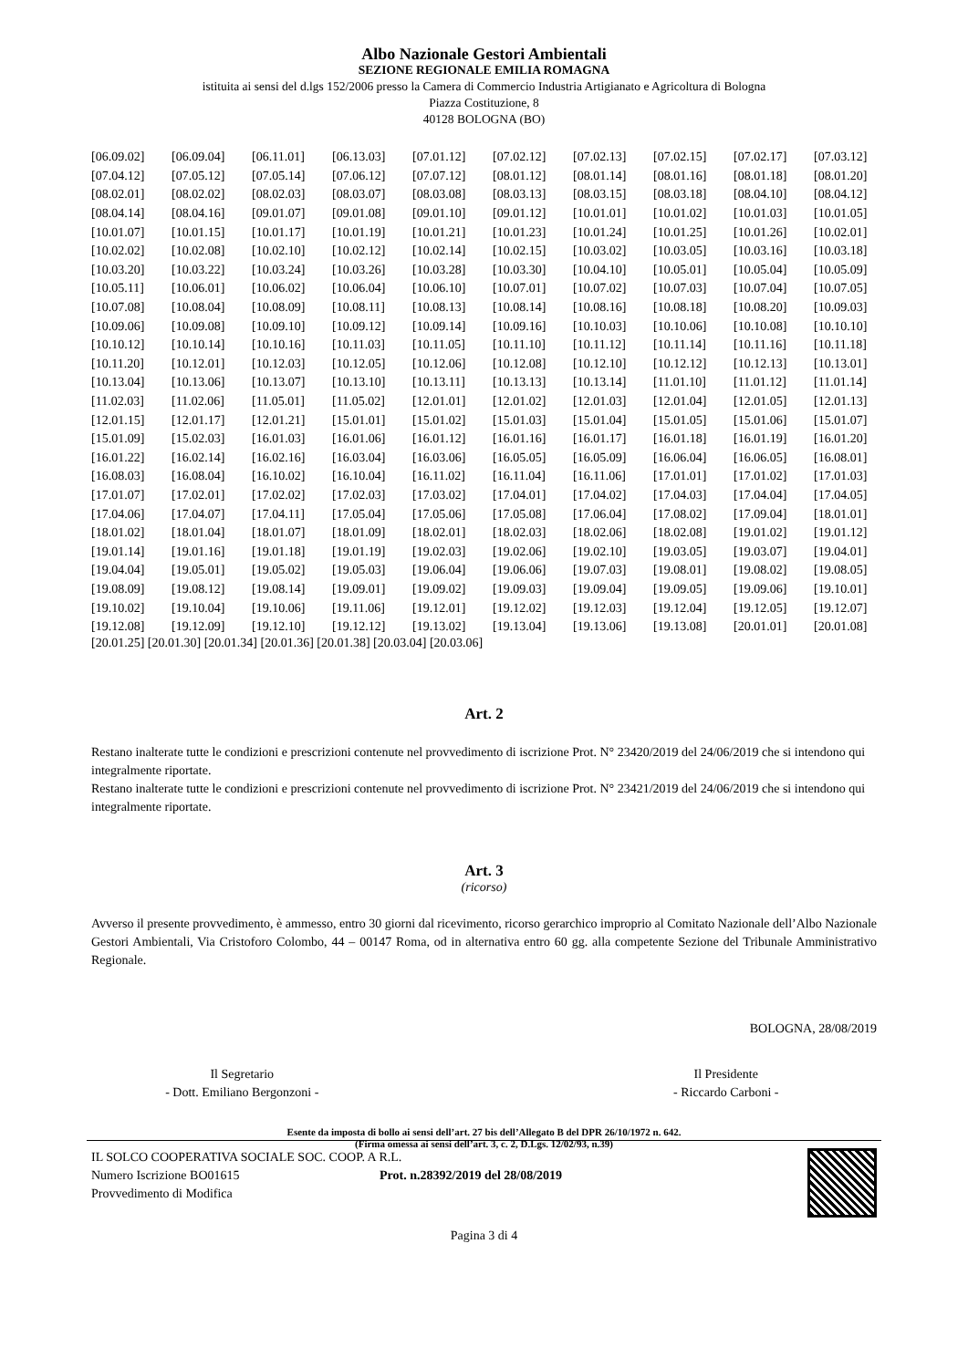Albo Nazionale Gestori Ambientali
SEZIONE REGIONALE EMILIA ROMAGNA
istituita ai sensi del d.lgs 152/2006 presso la Camera di Commercio Industria Artigianato e Agricoltura di Bologna
Piazza Costituzione, 8
40128 BOLOGNA (BO)
| [06.09.02] | [06.09.04] | [06.11.01] | [06.13.03] | [07.01.12] | [07.02.12] | [07.02.13] | [07.02.15] | [07.02.17] | [07.03.12] |
| [07.04.12] | [07.05.12] | [07.05.14] | [07.06.12] | [07.07.12] | [08.01.12] | [08.01.14] | [08.01.16] | [08.01.18] | [08.01.20] |
| [08.02.01] | [08.02.02] | [08.02.03] | [08.03.07] | [08.03.08] | [08.03.13] | [08.03.15] | [08.03.18] | [08.04.10] | [08.04.12] |
| [08.04.14] | [08.04.16] | [09.01.07] | [09.01.08] | [09.01.10] | [09.01.12] | [10.01.01] | [10.01.02] | [10.01.03] | [10.01.05] |
| [10.01.07] | [10.01.15] | [10.01.17] | [10.01.19] | [10.01.21] | [10.01.23] | [10.01.24] | [10.01.25] | [10.01.26] | [10.02.01] |
| [10.02.02] | [10.02.08] | [10.02.10] | [10.02.12] | [10.02.14] | [10.02.15] | [10.03.02] | [10.03.05] | [10.03.16] | [10.03.18] |
| [10.03.20] | [10.03.22] | [10.03.24] | [10.03.26] | [10.03.28] | [10.03.30] | [10.04.10] | [10.05.01] | [10.05.04] | [10.05.09] |
| [10.05.11] | [10.06.01] | [10.06.02] | [10.06.04] | [10.06.10] | [10.07.01] | [10.07.02] | [10.07.03] | [10.07.04] | [10.07.05] |
| [10.07.08] | [10.08.04] | [10.08.09] | [10.08.11] | [10.08.13] | [10.08.14] | [10.08.16] | [10.08.18] | [10.08.20] | [10.09.03] |
| [10.09.06] | [10.09.08] | [10.09.10] | [10.09.12] | [10.09.14] | [10.09.16] | [10.10.03] | [10.10.06] | [10.10.08] | [10.10.10] |
| [10.10.12] | [10.10.14] | [10.10.16] | [10.11.03] | [10.11.05] | [10.11.10] | [10.11.12] | [10.11.14] | [10.11.16] | [10.11.18] |
| [10.11.20] | [10.12.01] | [10.12.03] | [10.12.05] | [10.12.06] | [10.12.08] | [10.12.10] | [10.12.12] | [10.12.13] | [10.13.01] |
| [10.13.04] | [10.13.06] | [10.13.07] | [10.13.10] | [10.13.11] | [10.13.13] | [10.13.14] | [11.01.10] | [11.01.12] | [11.01.14] |
| [11.02.03] | [11.02.06] | [11.05.01] | [11.05.02] | [12.01.01] | [12.01.02] | [12.01.03] | [12.01.04] | [12.01.05] | [12.01.13] |
| [12.01.15] | [12.01.17] | [12.01.21] | [15.01.01] | [15.01.02] | [15.01.03] | [15.01.04] | [15.01.05] | [15.01.06] | [15.01.07] |
| [15.01.09] | [15.02.03] | [16.01.03] | [16.01.06] | [16.01.12] | [16.01.16] | [16.01.17] | [16.01.18] | [16.01.19] | [16.01.20] |
| [16.01.22] | [16.02.14] | [16.02.16] | [16.03.04] | [16.03.06] | [16.05.05] | [16.05.09] | [16.06.04] | [16.06.05] | [16.08.01] |
| [16.08.03] | [16.08.04] | [16.10.02] | [16.10.04] | [16.11.02] | [16.11.04] | [16.11.06] | [17.01.01] | [17.01.02] | [17.01.03] |
| [17.01.07] | [17.02.01] | [17.02.02] | [17.02.03] | [17.03.02] | [17.04.01] | [17.04.02] | [17.04.03] | [17.04.04] | [17.04.05] |
| [17.04.06] | [17.04.07] | [17.04.11] | [17.05.04] | [17.05.06] | [17.05.08] | [17.06.04] | [17.08.02] | [17.09.04] | [18.01.01] |
| [18.01.02] | [18.01.04] | [18.01.07] | [18.01.09] | [18.02.01] | [18.02.03] | [18.02.06] | [18.02.08] | [19.01.02] | [19.01.12] |
| [19.01.14] | [19.01.16] | [19.01.18] | [19.01.19] | [19.02.03] | [19.02.06] | [19.02.10] | [19.03.05] | [19.03.07] | [19.04.01] |
| [19.04.04] | [19.05.01] | [19.05.02] | [19.05.03] | [19.06.04] | [19.06.06] | [19.07.03] | [19.08.01] | [19.08.02] | [19.08.05] |
| [19.08.09] | [19.08.12] | [19.08.14] | [19.09.01] | [19.09.02] | [19.09.03] | [19.09.04] | [19.09.05] | [19.09.06] | [19.10.01] |
| [19.10.02] | [19.10.04] | [19.10.06] | [19.11.06] | [19.12.01] | [19.12.02] | [19.12.03] | [19.12.04] | [19.12.05] | [19.12.07] |
| [19.12.08] | [19.12.09] | [19.12.10] | [19.12.12] | [19.13.02] | [19.13.04] | [19.13.06] | [19.13.08] | [20.01.01] | [20.01.08] |
[20.01.25] [20.01.30] [20.01.34] [20.01.36] [20.01.38] [20.03.04] [20.03.06]
Art. 2
Restano inalterate tutte le condizioni e prescrizioni contenute nel provvedimento di iscrizione Prot. N° 23420/2019 del 24/06/2019 che si intendono qui integralmente riportate.
Restano inalterate tutte le condizioni e prescrizioni contenute nel provvedimento di iscrizione Prot. N° 23421/2019 del 24/06/2019 che si intendono qui integralmente riportate.
Art. 3
(ricorso)
Avverso il presente provvedimento, è ammesso, entro 30 giorni dal ricevimento, ricorso gerarchico improprio al Comitato Nazionale dell’Albo Nazionale Gestori Ambientali, Via Cristoforo Colombo, 44 – 00147 Roma, od in alternativa entro 60 gg. alla competente Sezione del Tribunale Amministrativo Regionale.
BOLOGNA, 28/08/2019
Il Segretario
- Dott. Emiliano Bergonzoni -
Il Presidente
- Riccardo Carboni -
(Firma omessa ai sensi dell’art. 3, c. 2, D.Lgs. 12/02/93, n.39)
Esente da imposta di bollo ai sensi dell’art. 27 bis dell’Allegato B del DPR 26/10/1972 n. 642.
IL SOLCO COOPERATIVA SOCIALE SOC. COOP. A R.L.
Numero Iscrizione BO01615 Prot. n.28392/2019 del 28/08/2019
Provvedimento di Modifica
Pagina 3 di 4